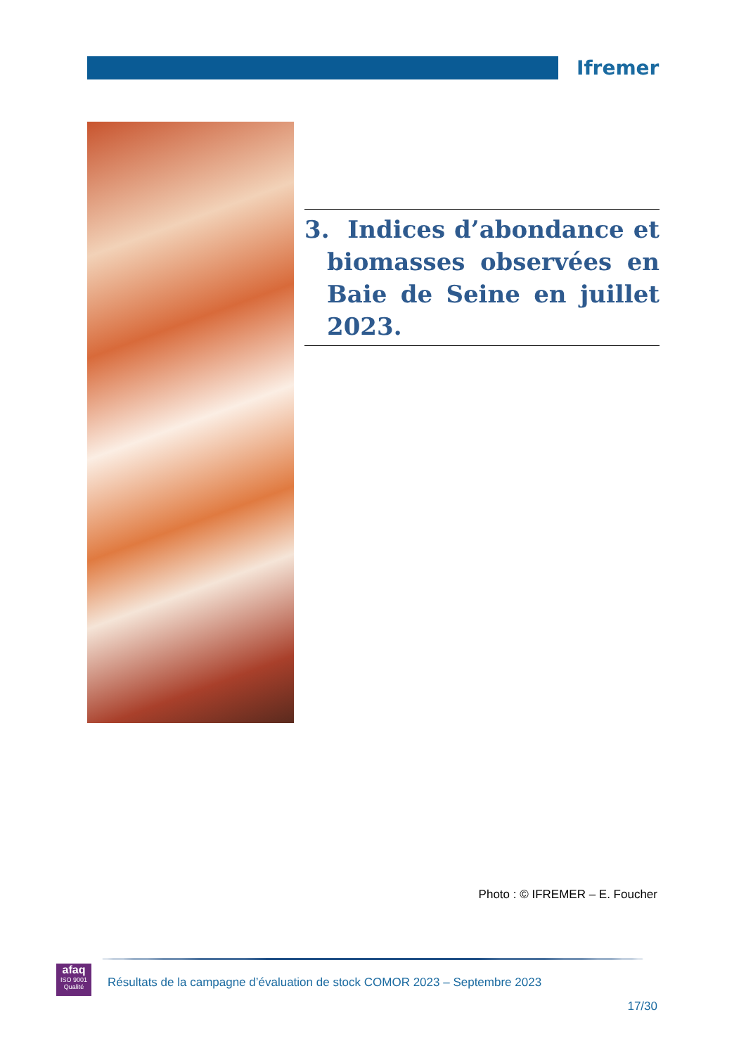Ifremer
3. Indices d’abondance et biomasses observées en Baie de Seine en juillet 2023.
Photo : © IFREMER – E. Foucher
afaq
ISO 9001
Qualité
Résultats de la campagne d’évaluation de stock COMOR 2023 – Septembre 2023
17/30